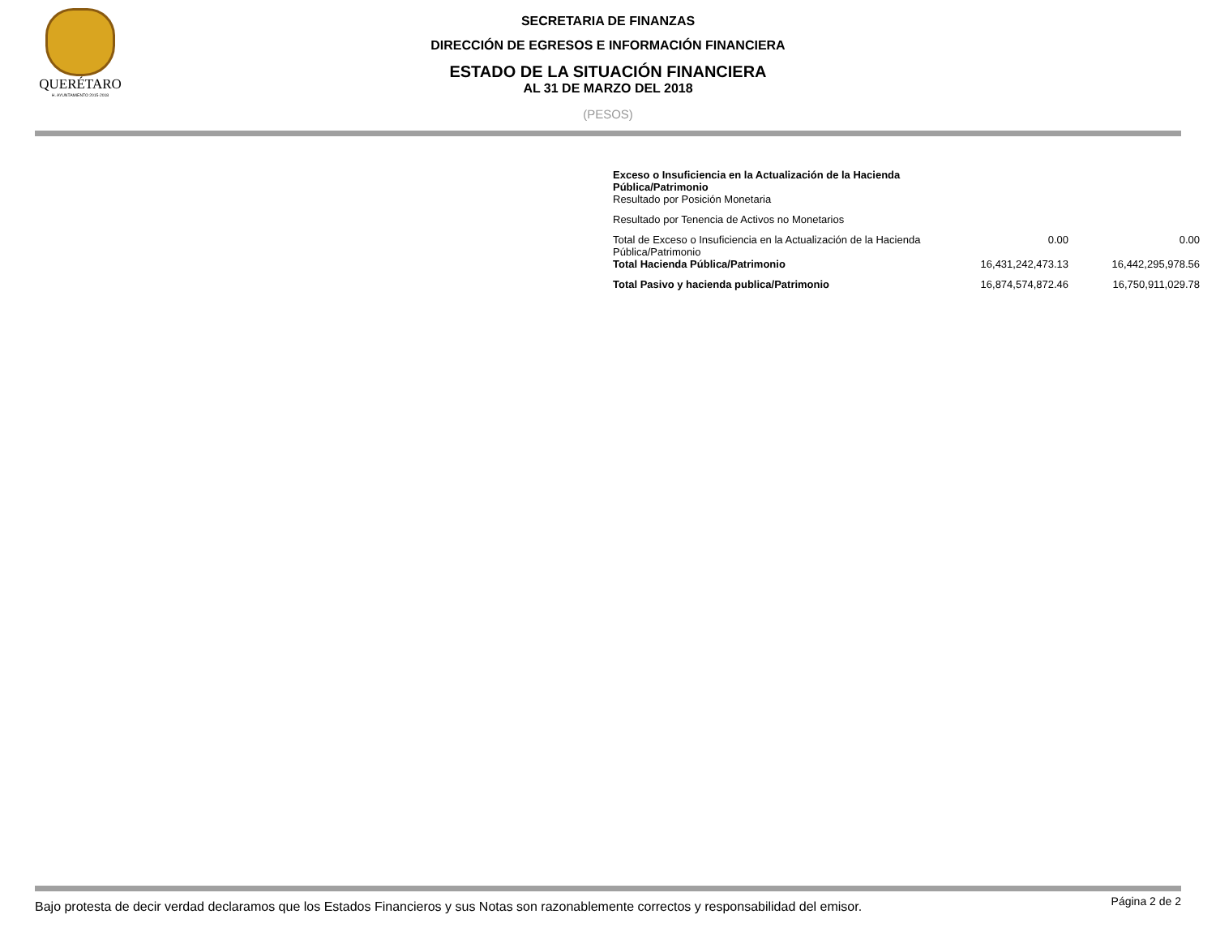QUERÉTARO
H. AYUNTAMIENTO 2015-2018
SECRETARIA DE FINANZAS
DIRECCIÓN DE EGRESOS E INFORMACIÓN FINANCIERA
ESTADO DE LA SITUACIÓN FINANCIERA
AL 31 DE MARZO DEL 2018
(PESOS)
| Exceso o Insuficiencia en la Actualización de la Hacienda Pública/Patrimonio Resultado por Posición Monetaria | | |
| Resultado por Tenencia de Activos no Monetarios | | |
| Total de Exceso o Insuficiencia en la Actualización de la Hacienda Pública/Patrimonio | 0.00 | 0.00 |
| Total Hacienda Pública/Patrimonio | 16,431,242,473.13 | 16,442,295,978.56 |
| Total Pasivo y hacienda publica/Patrimonio | 16,874,574,872.46 | 16,750,911,029.78 |
Bajo protesta de decir verdad declaramos que los Estados Financieros y sus Notas son razonablemente correctos y responsabilidad del emisor. Página 2 de 2